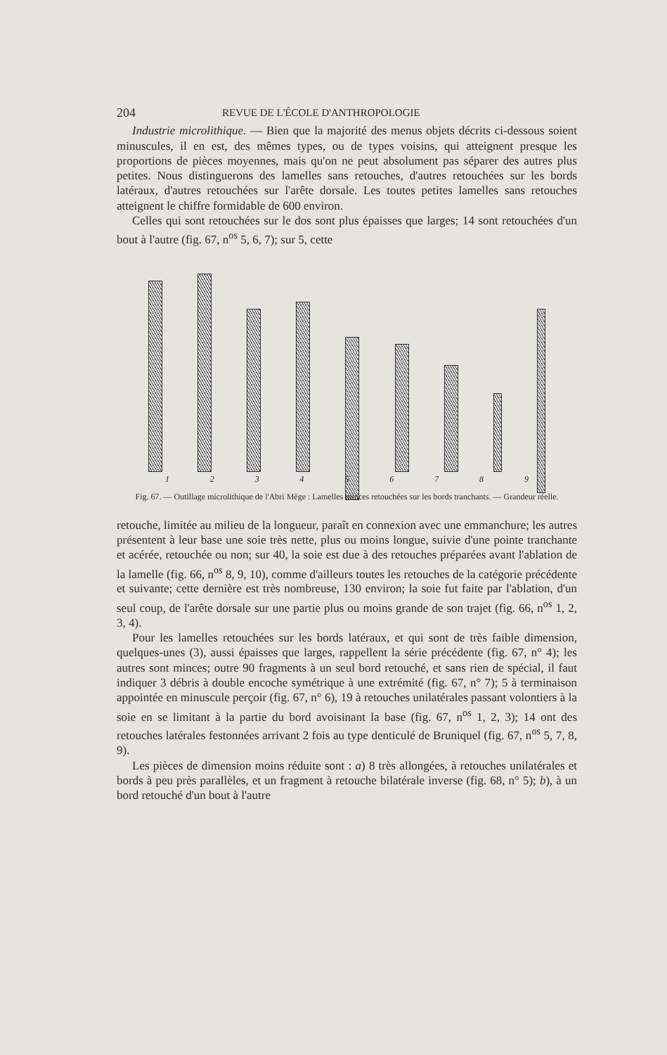204 REVUE DE L'ÉCOLE D'ANTHROPOLOGIE
Industrie microlithique. — Bien que la majorité des menus objets décrits ci-dessous soient minuscules, il en est, des mêmes types, ou de types voisins, qui atteignent presque les proportions de pièces moyennes, mais qu'on ne peut absolument pas séparer des autres plus petites. Nous distinguerons des lamelles sans retouches, d'autres retouchées sur les bords latéraux, d'autres retouchées sur l'arête dorsale. Les toutes petites lamelles sans retouches atteignent le chiffre formidable de 600 environ.
Celles qui sont retouchées sur le dos sont plus épaisses que larges; 14 sont retouchées d'un bout à l'autre (fig. 67, n<sup>os</sup> 5, 6, 7); sur 5, cette
1 2 3 4 5 6 7 8 9
Fig. 67. — Outillage microlithique de l'Abri Mège : Lamelles minces retouchées sur les bords tranchants. — Grandeur réelle.
retouche, limitée au milieu de la longueur, paraît en connexion avec une emmanchure; les autres présentent à leur base une soie très nette, plus ou moins longue, suivie d'une pointe tranchante et acérée, retouchée ou non; sur 40, la soie est due à des retouches préparées avant l'ablation de la lamelle (fig. 66, n<sup>os</sup> 8, 9, 10), comme d'ailleurs toutes les retouches de la catégorie précédente et suivante; cette dernière est très nombreuse, 130 environ; la soie fut faite par l'ablation, d'un seul coup, de l'arête dorsale sur une partie plus ou moins grande de son trajet (fig. 66, n<sup>os</sup> 1, 2, 3, 4).
Pour les lamelles retouchées sur les bords latéraux, et qui sont de très faible dimension, quelques-unes (3), aussi épaisses que larges, rappellent la série précédente (fig. 67, n° 4); les autres sont minces; outre 90 fragments à un seul bord retouché, et sans rien de spécial, il faut indiquer 3 débris à double encoche symétrique à une extrémité (fig. 67, n° 7); 5 à terminaison appointée en minuscule perçoir (fig. 67, n° 6), 19 à retouches unilatérales passant volontiers à la soie en se limitant à la partie du bord avoisinant la base (fig. 67, n<sup>os</sup> 1, 2, 3); 14 ont des retouches latérales festonnées arrivant 2 fois au type denticulé de Bruniquel (fig. 67, n<sup>os</sup> 5, 7, 8, 9).
Les pièces de dimension moins réduite sont : a) 8 très allongées, à retouches unilatérales et bords à peu près parallèles, et un fragment à retouche bilatérale inverse (fig. 68, n° 5); b), à un bord retouché d'un bout à l'autre